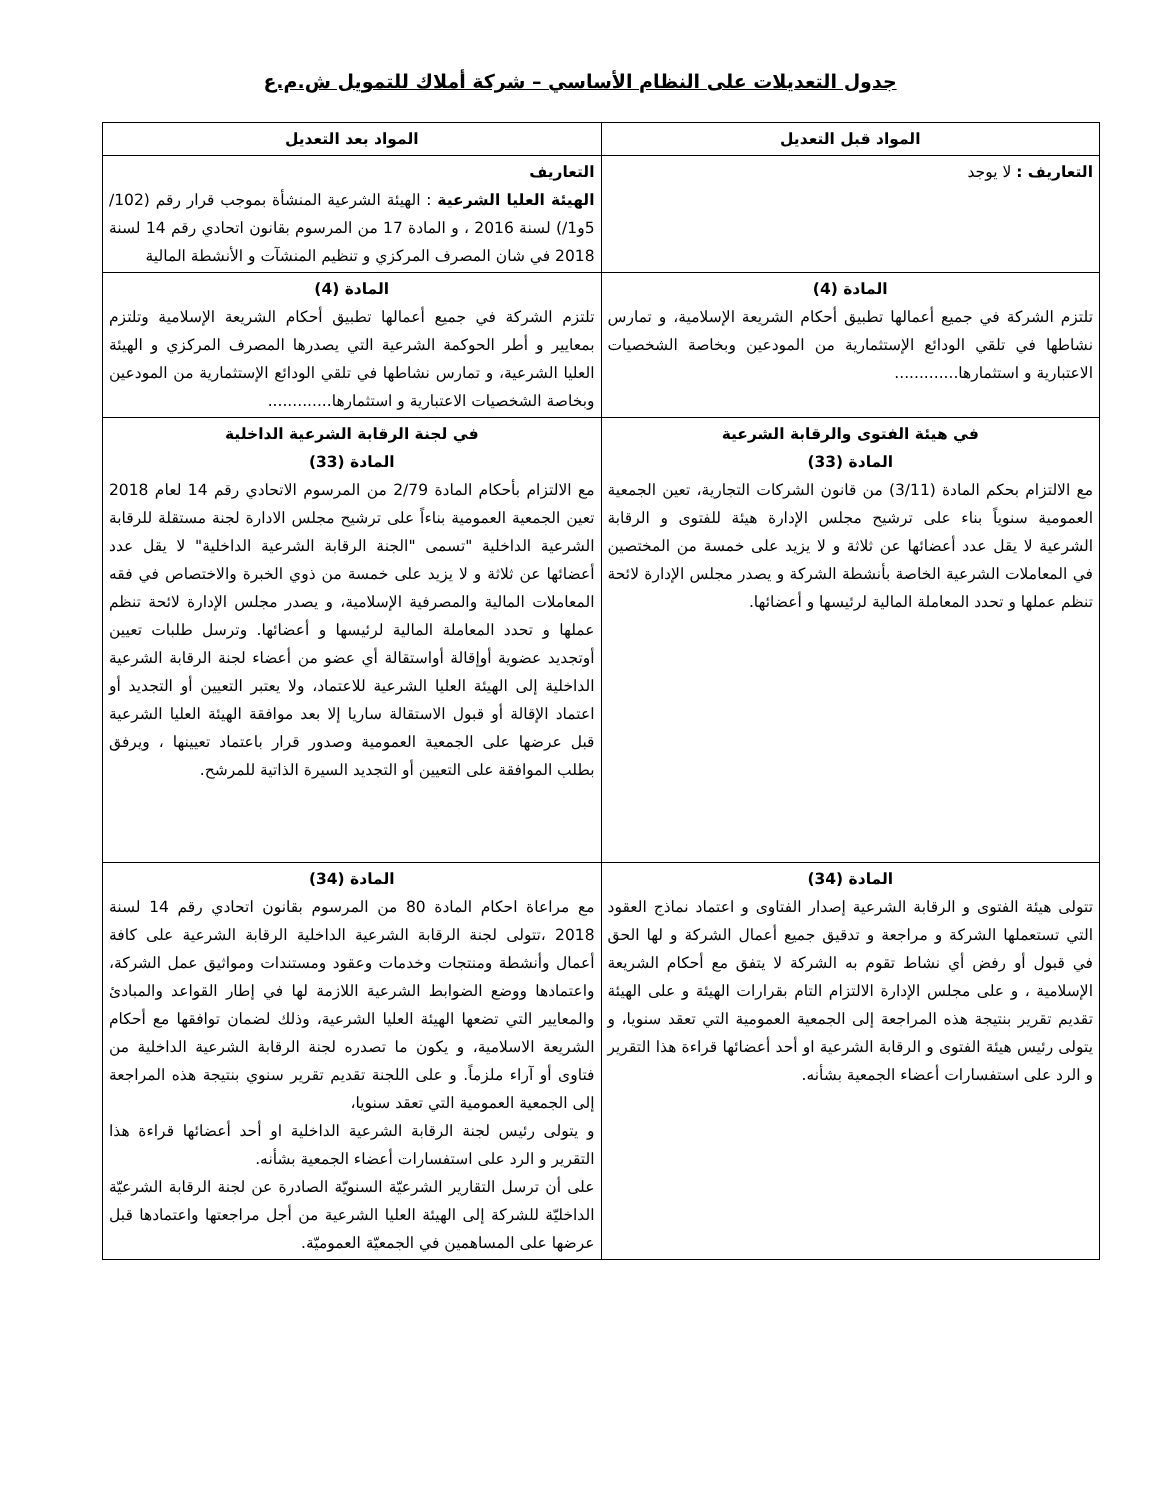جدول التعديلات على النظام الأساسي – شركة أملاك للتمويل ش.م.ع
| المواد قبل التعديل | المواد بعد التعديل |
| --- | --- |
| التعاريف : لا يوجد | التعاريف الهيئة العليا الشرعية : الهيئة الشرعية المنشأة بموجب قرار رقم (102/ 5و1/) لسنة 2016 ، و المادة 17 من المرسوم بقانون اتحادي رقم 14 لسنة 2018 في شان المصرف المركزي و تنظيم المنشآت و الأنشطة المالية |
| المادة (4) تلتزم الشركة في جميع أعمالها تطبيق أحكام الشريعة الإسلامية، و تمارس نشاطها في تلقي الودائع الإستثمارية من المودعين وبخاصة الشخصيات الاعتبارية و استثمارها............. | المادة (4) تلتزم الشركة في جميع أعمالها تطبيق أحكام الشريعة الإسلامية وتلتزم بمعايير و أطر الحوكمة الشرعية التي يصدرها المصرف المركزي و الهيئة العليا الشرعية، و تمارس نشاطها في تلقي الودائع الإستثمارية من المودعين وبخاصة الشخصيات الاعتبارية و استثمارها............. |
| في هيئة الفتوى والرقابة الشرعية المادة (33) مع الالتزام بحكم المادة (3/11) من قانون الشركات التجارية، تعين الجمعية العمومية سنوياً بناء على ترشيح مجلس الإدارة هيئة للفتوى و الرقابة الشرعية لا يقل عدد أعضائها عن ثلاثة و لا يزيد على خمسة من المختصين في المعاملات الشرعية الخاصة بأنشطة الشركة و يصدر مجلس الإدارة لائحة تنظم عملها و تحدد المعاملة المالية لرئيسها و أعضائها. | في لجنة الرقابة الشرعية الداخلية المادة (33) مع الالتزام بأحكام المادة 2/79 من المرسوم الاتحادي رقم 14 لعام 2018 تعين الجمعية العمومية بناءاً على ترشيح مجلس الادارة لجنة مستقلة للرقابة الشرعية الداخلية "تسمى "الجنة الرقابة الشرعية الداخلية" لا يقل عدد أعضائها عن ثلاثة و لا يزيد على خمسة من ذوي الخبرة والاختصاص في فقه المعاملات المالية والمصرفية الإسلامية، و يصدر مجلس الإدارة لائحة تنظم عملها و تحدد المعاملة المالية لرئيسها و أعضائها. وترسل طلبات تعيين أوتجديد عضوية أوإقالة أواستقالة أي عضو من أعضاء لجنة الرقابة الشرعية الداخلية إلى الهيئة العليا الشرعية للاعتماد، ولا يعتبر التعيين أو التجديد أو اعتماد الإقالة أو قبول الاستقالة ساريا إلا بعد موافقة الهيئة العليا الشرعية قبل عرضها على الجمعية العمومية وصدور قرار باعتماد تعيينها ، ويرفق بطلب الموافقة على التعيين أو التجديد السيرة الذاتية للمرشح. |
| المادة (34) تتولى هيئة الفتوى و الرقابة الشرعية إصدار الفتاوى و اعتماد نماذج العقود التي تستعملها الشركة و مراجعة و تدقيق جميع أعمال الشركة و لها الحق في قبول أو رفض أي نشاط تقوم به الشركة لا يتفق مع أحكام الشريعة الإسلامية ، و على مجلس الإدارة الالتزام التام بقرارات الهيئة و على الهيئة تقديم تقرير بنتيجة هذه المراجعة إلى الجمعية العمومية التي تعقد سنويا، و يتولى رئيس هيئة الفتوى و الرقابة الشرعية او أحد أعضائها قراءة هذا التقرير و الرد على استفسارات أعضاء الجمعية بشأنه. | المادة (34) مع مراعاة احكام المادة 80 من المرسوم بقانون اتحادي رقم 14 لسنة 2018 ،تتولى لجنة الرقابة الشرعية الداخلية الرقابة الشرعية على كافة أعمال وأنشطة ومنتجات وخدمات وعقود ومستندات ومواثيق عمل الشركة، واعتمادها ووضع الضوابط الشرعية اللازمة لها في إطار القواعد والمبادئ والمعايير التي تضعها الهيئة العليا الشرعية، وذلك لضمان توافقها مع أحكام الشريعة الاسلامية، و يكون ما تصدره لجنة الرقابة الشرعية الداخلية من فتاوى أو آراء ملزماً. و على اللجنة تقديم تقرير سنوي بنتيجة هذه المراجعة إلى الجمعية العمومية التي تعقد سنويا، و يتولى رئيس لجنة الرقابة الشرعية الداخلية او أحد أعضائها قراءة هذا التقرير و الرد على استفسارات أعضاء الجمعية بشأنه. على أن ترسل التقارير الشرعيّة السنويّة الصادرة عن لجنة الرقابة الشرعيّة الداخليّة للشركة إلى الهيئة العليا الشرعية من أجل مراجعتها واعتمادها قبل عرضها على المساهمين في الجمعيّة العموميّة. |